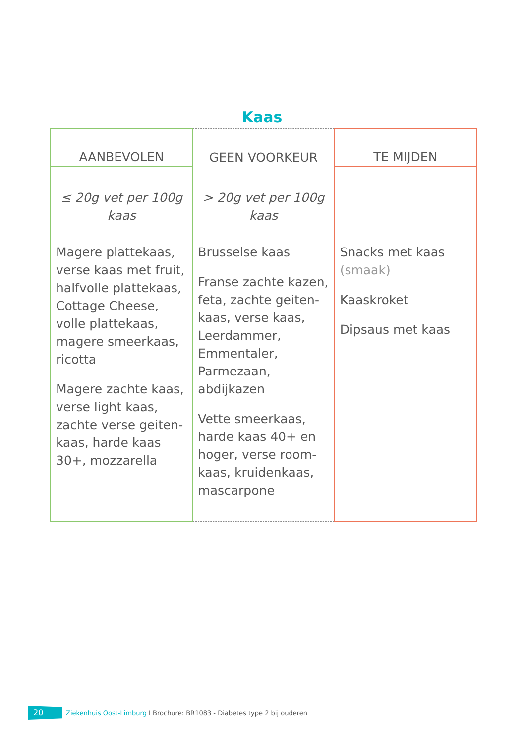Kaas
| AANBEVOLEN | GEEN VOORKEUR | TE MIJDEN |
| --- | --- | --- |
| ≤ 20g vet per 100g kaas | > 20g vet per 100g kaas | |
| Magere plattekaas, verse kaas met fruit, halfvolle plattekaas, Cottage Cheese, volle plattekaas, magere smeerkaas, ricotta Magere zachte kaas, verse light kaas, zachte verse geiten-kaas, harde kaas 30+, mozzarella | Brusselse kaas Franse zachte kazen, feta, zachte geiten-kaas, verse kaas, Leerdammer, Emmentaler, Parmezaan, abdijkazen Vette smeerkaas, harde kaas 40+ en hoger, verse room-kaas, kruidenkaas, mascarpone | Snacks met kaas (smaak) Kaaskroket Dipsaus met kaas |
20 Ziekenhuis Oost-Limburg I Brochure: BR1083 - Diabetes type 2 bij ouderen